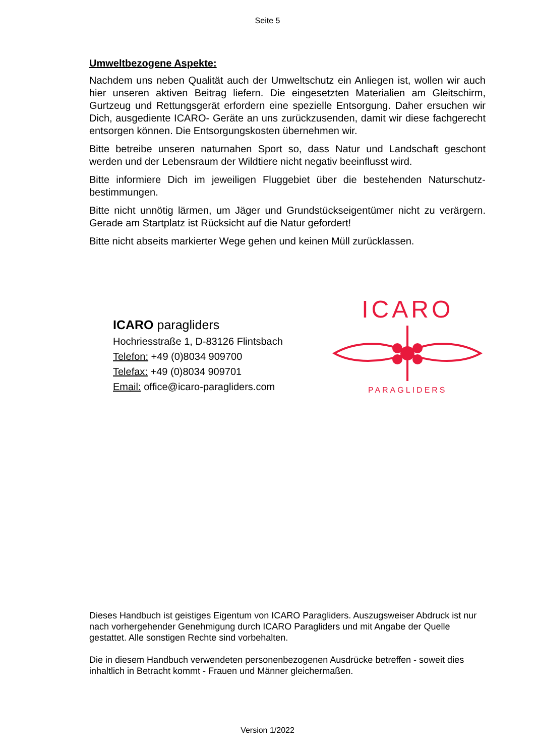Seite 5
Umweltbezogene Aspekte:
Nachdem uns neben Qualität auch der Umweltschutz ein Anliegen ist, wollen wir auch hier unseren aktiven Beitrag liefern. Die eingesetzten Materialien am Gleitschirm, Gurtzeug und Rettungsgerät erfordern eine spezielle Entsorgung. Daher ersuchen wir Dich, ausgediente ICARO- Geräte an uns zurückzusenden, damit wir diese fachgerecht entsorgen können. Die Entsorgungskosten übernehmen wir.
Bitte betreibe unseren naturnahen Sport so, dass Natur und Landschaft geschont werden und der Lebensraum der Wildtiere nicht negativ beeinflusst wird.
Bitte informiere Dich im jeweiligen Fluggebiet über die bestehenden Naturschutz-bestimmungen.
Bitte nicht unnötig lärmen, um Jäger und Grundstückseigentümer nicht zu verärgern. Gerade am Startplatz ist Rücksicht auf die Natur gefordert!
Bitte nicht abseits markierter Wege gehen und keinen Müll zurücklassen.
ICARO paragliders
Hochriesstraße 1, D-83126 Flintsbach
Telefon: +49 (0)8034 909700
Telefax: +49 (0)8034 909701
Email: office@icaro-paragliders.com
ICARO
PARAGLIDERS
Dieses Handbuch ist geistiges Eigentum von ICARO Paragliders. Auszugsweiser Abdruck ist nur nach vorhergehender Genehmigung durch ICARO Paragliders und mit Angabe der Quelle gestattet. Alle sonstigen Rechte sind vorbehalten.
Die in diesem Handbuch verwendeten personenbezogenen Ausdrücke betreffen - soweit dies inhaltlich in Betracht kommt - Frauen und Männer gleichermaßen.
Version 1/2022